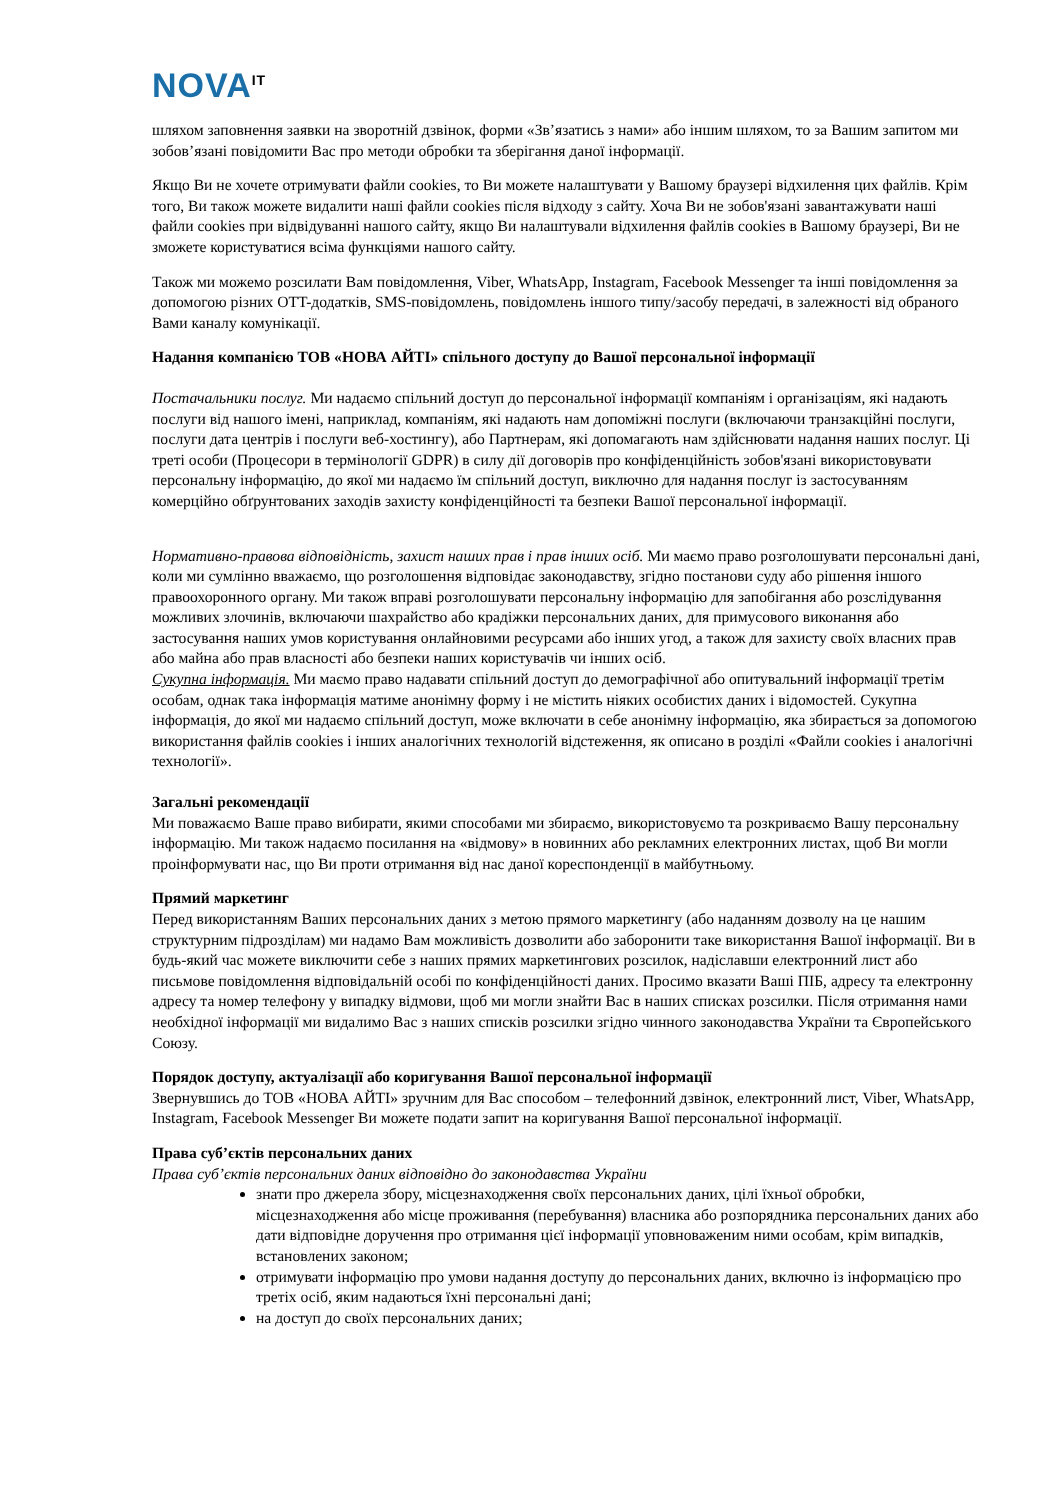NOVA<sup>IT</sup>
шляхом заповнення заявки на зворотній дзвінок, форми «Зв’язатись з нами» або іншим шляхом, то за Вашим запитом ми зобов’язані повідомити Вас про методи обробки та зберігання даної інформації.
Якщо Ви не хочете отримувати файли cookies, то Ви можете налаштувати у Вашому браузері відхилення цих файлів. Крім того, Ви також можете видалити наші файли cookies після відходу з сайту. Хоча Ви не зобов'язані завантажувати наші файли cookies при відвідуванні нашого сайту, якщо Ви налаштували відхилення файлів cookies в Вашому браузері, Ви не зможете користуватися всіма функціями нашого сайту.
Також ми можемо розсилати Вам повідомлення, Viber, WhatsApp, Instagram, Facebook Messenger та інші повідомлення за допомогою різних OTT-додатків, SMS-повідомлень, повідомлень іншого типу/засобу передачі, в залежності від обраного Вами каналу комунікації.
Надання компанією ТОВ «НОВА АЙТІ» спільного доступу до Вашої персональної інформації
Постачальники послуг. Ми надаємо спільний доступ до персональної інформації компаніям і організаціям, які надають послуги від нашого імені, наприклад, компаніям, які надають нам допоміжні послуги (включаючи транзакційні послуги, послуги дата центрів і послуги веб-хостингу), або Партнерам, які допомагають нам здійснювати надання наших послуг. Ці треті особи (Процесори в термінології GDPR) в силу дії договорів про конфіденційність зобов'язані використовувати персональну інформацію, до якої ми надаємо їм спільний доступ, виключно для надання послуг із застосуванням комерційно обґрунтованих заходів захисту конфіденційності та безпеки Вашої персональної інформації.
Нормативно-правова відповідність, захист наших прав і прав інших осіб. Ми маємо право розголошувати персональні дані, коли ми сумлінно вважаємо, що розголошення відповідає законодавству, згідно постанови суду або рішення іншого правоохоронного органу. Ми також вправі розголошувати персональну інформацію для запобігання або розслідування можливих злочинів, включаючи шахрайство або крадіжки персональних даних, для примусового виконання або застосування наших умов користування онлайновими ресурсами або інших угод, а також для захисту своїх власних прав або майна або прав власності або безпеки наших користувачів чи інших осіб.
Сукупна інформація. Ми маємо право надавати спільний доступ до демографічної або опитувальний інформації третім особам, однак така інформація матиме анонімну форму і не містить ніяких особистих даних і відомостей. Сукупна інформація, до якої ми надаємо спільний доступ, може включати в себе анонімну інформацію, яка збирається за допомогою використання файлів cookies і інших аналогічних технологій відстеження, як описано в розділі «Файли cookies і аналогічні технології».
Загальні рекомендації
Ми поважаємо Ваше право вибирати, якими способами ми збираємо, використовуємо та розкриваємо Вашу персональну інформацію. Ми також надаємо посилання на «відмову» в новинних або рекламних електронних листах, щоб Ви могли проінформувати нас, що Ви проти отримання від нас даної кореспонденції в майбутньому.
Прямий маркетинг
Перед використанням Ваших персональних даних з метою прямого маркетингу (або наданням дозволу на це нашим структурним підрозділам) ми надамо Вам можливість дозволити або заборонити таке використання Вашої інформації. Ви в будь-який час можете виключити себе з наших прямих маркетингових розсилок, надіславши електронний лист або письмове повідомлення відповідальній особі по конфіденційності даних. Просимо вказати Ваші ПІБ, адресу та електронну адресу та номер телефону у випадку відмови, щоб ми могли знайти Вас в наших списках розсилки. Після отримання нами необхідної інформації ми видалимо Вас з наших списків розсилки згідно чинного законодавства України та Європейського Союзу.
Порядок доступу, актуалізації або коригування Вашої персональної інформації
Звернувшись до ТОВ «НОВА АЙТІ» зручним для Вас способом – телефонний дзвінок, електронний лист, Viber, WhatsApp, Instagram, Facebook Messenger Ви можете подати запит на коригування Вашої персональної інформації.
Права суб’єктів персональних даних
Права суб’єктів персональних даних відповідно до законодавства України
знати про джерела збору, місцезнаходження своїх персональних даних, цілі їхньої обробки, місцезнаходження або місце проживання (перебування) власника або розпорядника персональних даних або дати відповідне доручення про отримання цієї інформації уповноваженим ними особам, крім випадків, встановлених законом;
отримувати інформацію про умови надання доступу до персональних даних, включно із інформацією про третіх осіб, яким надаються їхні персональні дані;
на доступ до своїх персональних даних;